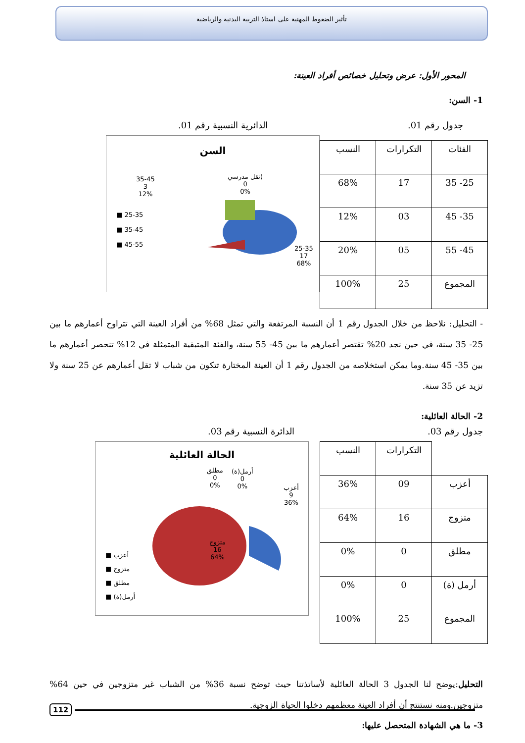تأثير الضغوط المهنية على استاذ التربية البدنية والرياضية
المحور الأول: عرض وتحليل خصائص أفراد العينة:
1- السن:
جدول رقم 01. الدائرية النسبية رقم 01.
| الفئات | التكرارات | النسب |
| --- | --- | --- |
| 25- 35 | 17 | 68% |
| 35- 45 | 03 | 12% |
| 45- 55 | 05 | 20% |
| المجموع | 25 | 100% |
السن
35-45
3
12%
نقل مدرسي)
0
0%
■ 25-35
■ 35-45
■ 45-55
25-35
17
68%
- التحليل: نلاحظ من خلال الجدول رقم 1 أن النسبة المرتفعة والتي تمثل 68% من أفراد العينة التي تتراوح أعمارهم ما بين 25- 35 سنة، في حين نجد 20% تقتصر أعمارهم ما بين 45- 55 سنة، والفئة المتبقية المتمثلة في 12% تنحصر أعمارهم ما بين 35- 45 سنة.وما يمكن استخلاصه من الجدول رقم 1 أن العينة المختارة تتكون من شباب لا تقل أعمارهم عن 25 سنة ولا تزيد عن 35 سنة.
2- الحالة العائلية:
جدول رقم 03. الدائرة النسبية رقم 03.
| | التكرارات | النسب |
| --- | --- | --- |
| أعزب | 09 | 36% |
| متزوج | 16 | 64% |
| مطلق | 0 | 0% |
| أرمل (ة) | 0 | 0% |
| المجموع | 25 | 100% |
الحالة العائلية
مطلق
0
0%
أرمل(ة)
0
0%
أعزب
9
36%
■ أعزب
■ متزوج
■ مطلق
■ أرمل(ة)
متزوج
16
64%
التحليل:يوضح لنا الجدول 3 الحالة العائلية لأساتذتنا حيث توضح نسبة 36% من الشباب غير متزوجين في حين 64% متزوجين.ومنه نستنتج أن أفراد العينة معظمهم دخلوا الحياة الزوجية.
3- ما هي الشهادة المتحصل عليها:
112